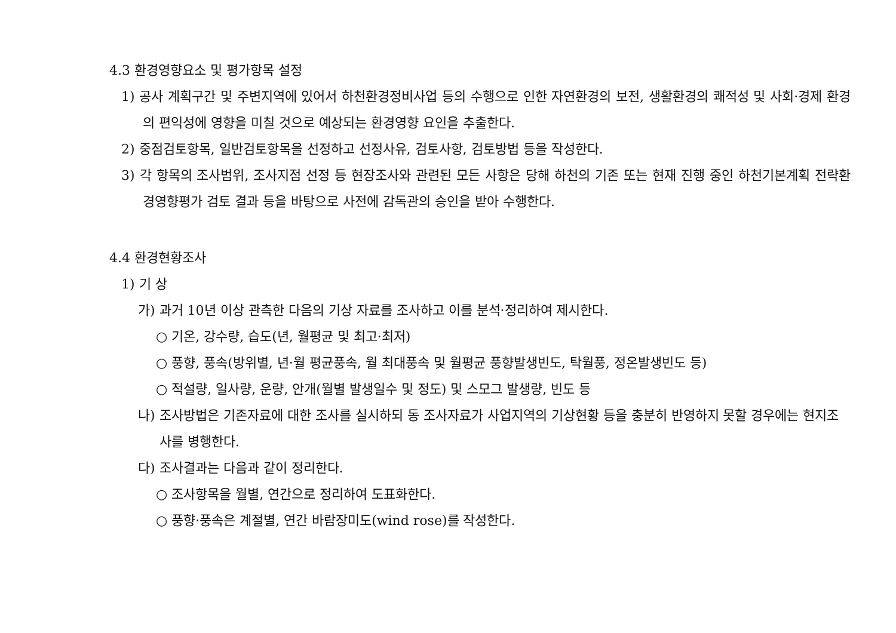4.3 환경영향요소 및 평가항목 설정
1) 공사 계획구간 및 주변지역에 있어서 하천환경정비사업 등의 수행으로 인한 자연환경의 보전, 생활환경의 쾌적성 및 사회·경제 환경의 편익성에 영향을 미칠 것으로 예상되는 환경영향 요인을 추출한다.
2) 중점검토항목, 일반검토항목을 선정하고 선정사유, 검토사항, 검토방법 등을 작성한다.
3) 각 항목의 조사범위, 조사지점 선정 등 현장조사와 관련된 모든 사항은 당해 하천의 기존 또는 현재 진행 중인 하천기본계획 전략환경영향평가 검토 결과 등을 바탕으로 사전에 감독관의 승인을 받아 수행한다.
4.4 환경현황조사
1) 기 상
가) 과거 10년 이상 관측한 다음의 기상 자료를 조사하고 이를 분석·정리하여 제시한다.
○ 기온, 강수량, 습도(년, 월평균 및 최고·최저)
○ 풍향, 풍속(방위별, 년·월 평균풍속, 월 최대풍속 및 월평균 풍향발생빈도, 탁월풍, 정온발생빈도 등)
○ 적설량, 일사량, 운량, 안개(월별 발생일수 및 정도) 및 스모그 발생량, 빈도 등
나) 조사방법은 기존자료에 대한 조사를 실시하되 동 조사자료가 사업지역의 기상현황 등을 충분히 반영하지 못할 경우에는 현지조사를 병행한다.
다) 조사결과는 다음과 같이 정리한다.
○ 조사항목을 월별, 연간으로 정리하여 도표화한다.
○ 풍향·풍속은 계절별, 연간 바람장미도(wind rose)를 작성한다.